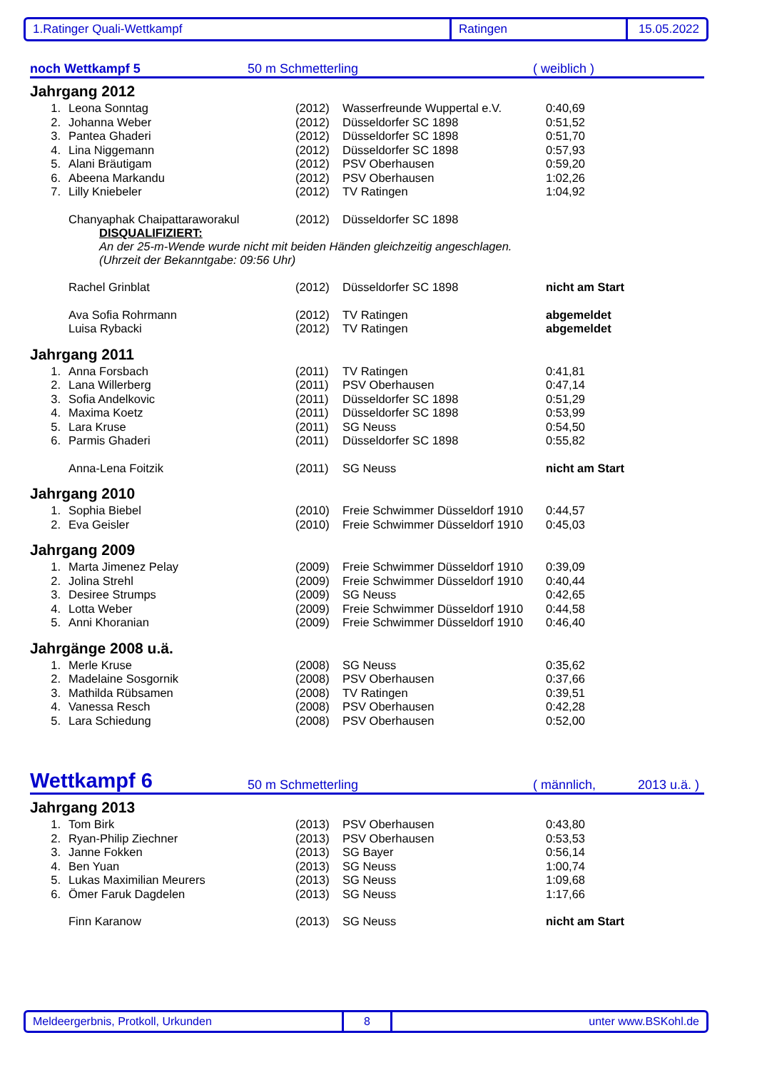1.Ratinger Quali-Wettkampf Ratingen 15.05.2022
noch Wettkampf 5 50 m Schmetterling ( weiblich )
Jahrgang 2012
| 1. | Leona Sonntag | (2012) | Wasserfreunde Wuppertal e.V. | 0:40,69 |
| 2. | Johanna Weber | (2012) | Düsseldorfer SC 1898 | 0:51,52 |
| 3. | Pantea Ghaderi | (2012) | Düsseldorfer SC 1898 | 0:51,70 |
| 4. | Lina Niggemann | (2012) | Düsseldorfer SC 1898 | 0:57,93 |
| 5. | Alani Bräutigam | (2012) | PSV Oberhausen | 0:59,20 |
| 6. | Abeena Markandu | (2012) | PSV Oberhausen | 1:02,26 |
| 7. | Lilly Kniebeler | (2012) | TV Ratingen | 1:04,92 |
| | Chanyaphak Chaipattaraworakul | (2012) | Düsseldorfer SC 1898 | |
| | DISQUALIFIZIERT: An der 25-m-Wende wurde nicht mit beiden Händen gleichzeitig angeschlagen. (Uhrzeit der Bekanntgabe: 09:56 Uhr) | | | |
| | Rachel Grinblat | (2012) | Düsseldorfer SC 1898 | nicht am Start |
| | Ava Sofia Rohrmann | (2012) | TV Ratingen | abgemeldet |
| | Luisa Rybacki | (2012) | TV Ratingen | abgemeldet |
Jahrgang 2011
| 1. | Anna Forsbach | (2011) | TV Ratingen | 0:41,81 |
| 2. | Lana Willerberg | (2011) | PSV Oberhausen | 0:47,14 |
| 3. | Sofia Andelkovic | (2011) | Düsseldorfer SC 1898 | 0:51,29 |
| 4. | Maxima Koetz | (2011) | Düsseldorfer SC 1898 | 0:53,99 |
| 5. | Lara Kruse | (2011) | SG Neuss | 0:54,50 |
| 6. | Parmis Ghaderi | (2011) | Düsseldorfer SC 1898 | 0:55,82 |
| | Anna-Lena Foitzik | (2011) | SG Neuss | nicht am Start |
Jahrgang 2010
| 1. | Sophia Biebel | (2010) | Freie Schwimmer Düsseldorf 1910 | 0:44,57 |
| 2. | Eva Geisler | (2010) | Freie Schwimmer Düsseldorf 1910 | 0:45,03 |
Jahrgang 2009
| 1. | Marta Jimenez Pelay | (2009) | Freie Schwimmer Düsseldorf 1910 | 0:39,09 |
| 2. | Jolina Strehl | (2009) | Freie Schwimmer Düsseldorf 1910 | 0:40,44 |
| 3. | Desiree Strumps | (2009) | SG Neuss | 0:42,65 |
| 4. | Lotta Weber | (2009) | Freie Schwimmer Düsseldorf 1910 | 0:44,58 |
| 5. | Anni Khoranian | (2009) | Freie Schwimmer Düsseldorf 1910 | 0:46,40 |
Jahrgänge 2008 u.ä.
| 1. | Merle Kruse | (2008) | SG Neuss | 0:35,62 |
| 2. | Madelaine Sosgornik | (2008) | PSV Oberhausen | 0:37,66 |
| 3. | Mathilda Rübsamen | (2008) | TV Ratingen | 0:39,51 |
| 4. | Vanessa Resch | (2008) | PSV Oberhausen | 0:42,28 |
| 5. | Lara Schiedung | (2008) | PSV Oberhausen | 0:52,00 |
Wettkampf 6 50 m Schmetterling ( männlich, 2013 u.ä. )
Jahrgang 2013
| 1. | Tom Birk | (2013) | PSV Oberhausen | 0:43,80 |
| 2. | Ryan-Philip Ziechner | (2013) | PSV Oberhausen | 0:53,53 |
| 3. | Janne Fokken | (2013) | SG Bayer | 0:56,14 |
| 4. | Ben Yuan | (2013) | SG Neuss | 1:00,74 |
| 5. | Lukas Maximilian Meurers | (2013) | SG Neuss | 1:09,68 |
| 6. | Ömer Faruk Dagdelen | (2013) | SG Neuss | 1:17,66 |
| | Finn Karanow | (2013) | SG Neuss | nicht am Start |
Meldeergerbnis, Protkoll, Urkunden 8 unter www.BSKohl.de